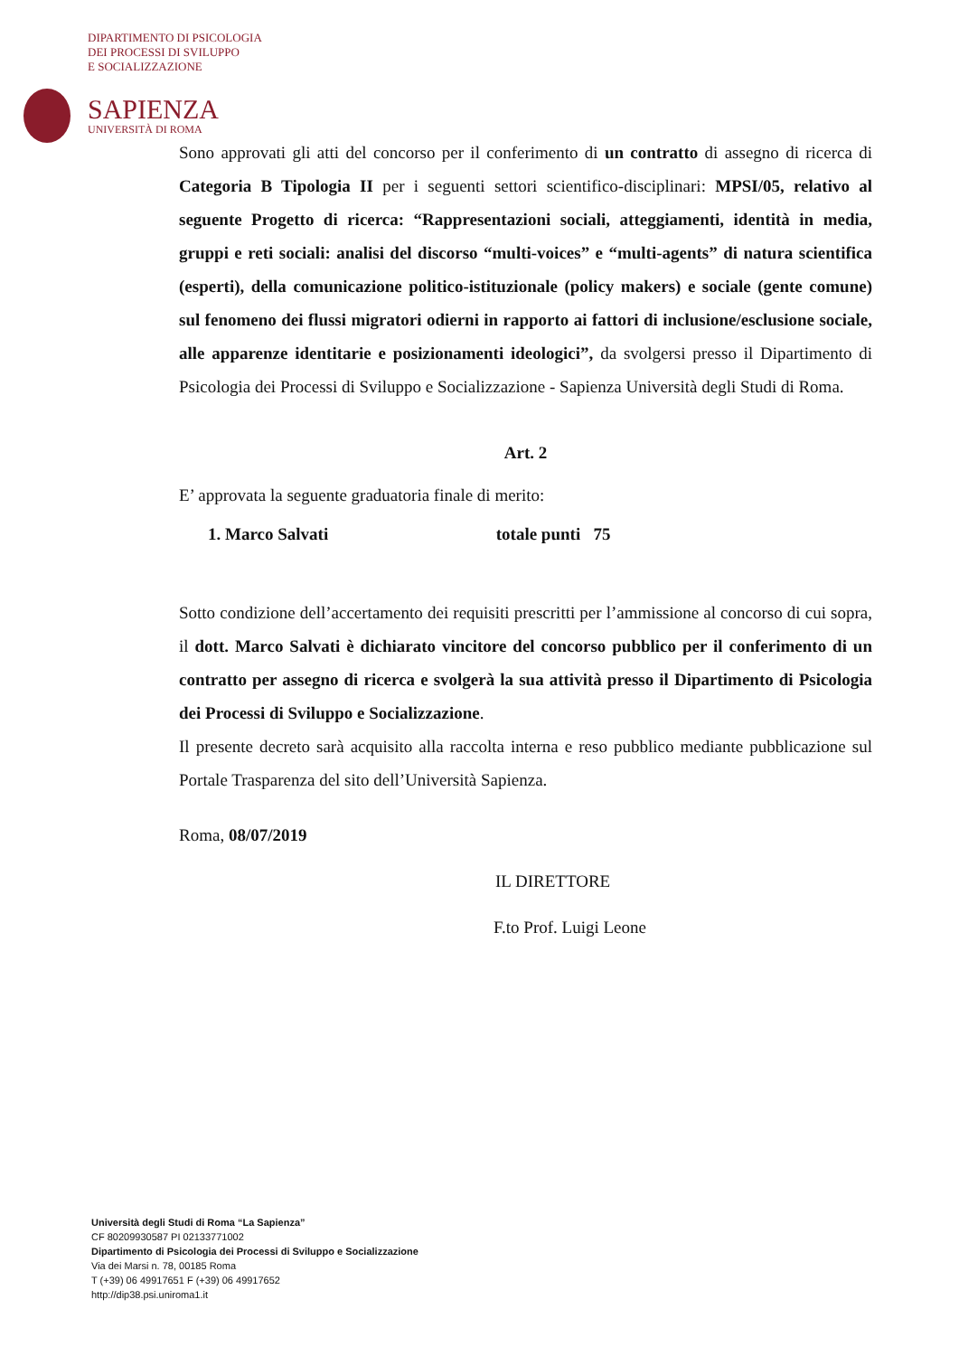DIPARTIMENTO DI PSICOLOGIA
DEI PROCESSI DI SVILUPPO
E SOCIALIZZAZIONE
SAPIENZA
UNIVERSITÀ DI ROMA
Sono approvati gli atti del concorso per il conferimento di un contratto di assegno di ricerca di Categoria B Tipologia II per i seguenti settori scientifico-disciplinari: MPSI/05, relativo al seguente Progetto di ricerca: “Rappresentazioni sociali, atteggiamenti, identità in media, gruppi e reti sociali: analisi del discorso “multi-voices” e “multi-agents” di natura scientifica (esperti), della comunicazione politico-istituzionale (policy makers) e sociale (gente comune) sul fenomeno dei flussi migratori odierni in rapporto ai fattori di inclusione/esclusione sociale, alle apparenze identitarie e posizionamenti ideologici”, da svolgersi presso il Dipartimento di Psicologia dei Processi di Sviluppo e Socializzazione - Sapienza Università degli Studi di Roma.
Art. 2
E’ approvata la seguente graduatoria finale di merito:
1. Marco Salvati totale punti 75
Sotto condizione dell’accertamento dei requisiti prescritti per l’ammissione al concorso di cui sopra, il dott. Marco Salvati è dichiarato vincitore del concorso pubblico per il conferimento di un contratto per assegno di ricerca e svolgerà la sua attività presso il Dipartimento di Psicologia dei Processi di Sviluppo e Socializzazione.
Il presente decreto sarà acquisito alla raccolta interna e reso pubblico mediante pubblicazione sul Portale Trasparenza del sito dell’Università Sapienza.
Roma, 08/07/2019
IL DIRETTORE
F.to Prof. Luigi Leone
Università degli Studi di Roma “La Sapienza”
CF 80209930587 PI 02133771002
Dipartimento di Psicologia dei Processi di Sviluppo e Socializzazione
Via dei Marsi n. 78, 00185 Roma
T (+39) 06 49917651 F (+39) 06 49917652
http://dip38.psi.uniroma1.it